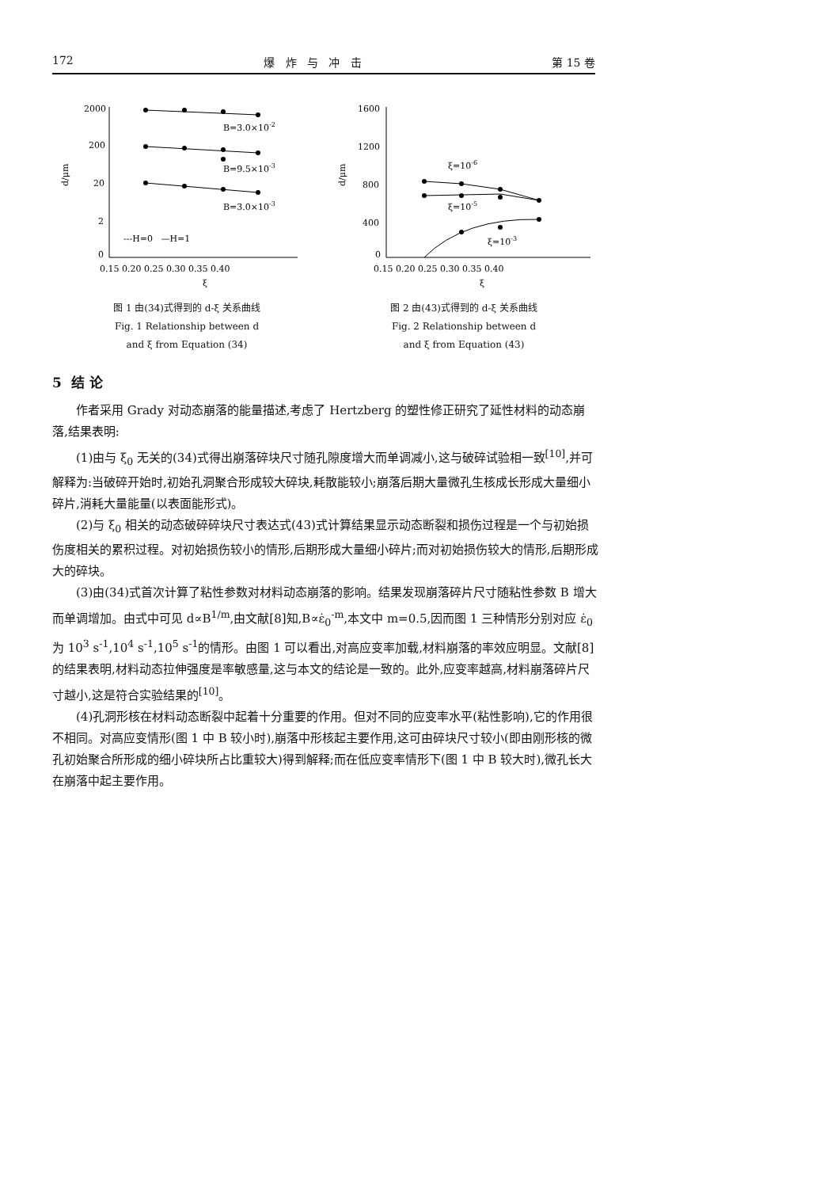172 爆 炸 与 冲 击 第 15 卷
2000
200
20
2
0
d/μm
B=3.0×10-2
B=9.5×10-3
B=3.0×10-3
---H=0 —H=1
0.15 0.20 0.25 0.30 0.35 0.40
ξ
图 1 由(34)式得到的 d-ξ 关系曲线
Fig. 1 Relationship between d
and ξ from Equation (34)
1600
1200
800
400
0
d/μm
ξ=10-6
ξ=10-5
ξ=10-3
0.15 0.20 0.25 0.30 0.35 0.40
ξ
图 2 由(43)式得到的 d-ξ 关系曲线
Fig. 2 Relationship between d
and ξ from Equation (43)
5 结 论
作者采用 Grady 对动态崩落的能量描述,考虑了 Hertzberg 的塑性修正研究了延性材料的动态崩落,结果表明:
(1)由与 ξ<sub>0</sub> 无关的(34)式得出崩落碎块尺寸随孔隙度增大而单调减小,这与破碎试验相一致<sup>[10]</sup>,并可解释为:当破碎开始时,初始孔洞聚合形成较大碎块,耗散能较小;崩落后期大量微孔生核成长形成大量细小碎片,消耗大量能量(以表面能形式)。
(2)与 ξ<sub>0</sub> 相关的动态破碎碎块尺寸表达式(43)式计算结果显示动态断裂和损伤过程是一个与初始损伤度相关的累积过程。对初始损伤较小的情形,后期形成大量细小碎片;而对初始损伤较大的情形,后期形成大的碎块。
(3)由(34)式首次计算了粘性参数对材料动态崩落的影响。结果发现崩落碎片尺寸随粘性参数 B 增大而单调增加。由式中可见 d∝B<sup>1/m</sup>,由文献[8]知,B∝ε̇<sub>0</sub><sup>-m</sup>,本文中 m=0.5,因而图 1 三种情形分别对应 ε̇<sub>0</sub> 为 10<sup>3</sup> s<sup>-1</sup>,10<sup>4</sup> s<sup>-1</sup>,10<sup>5</sup> s<sup>-1</sup>的情形。由图 1 可以看出,对高应变率加载,材料崩落的率效应明显。文献[8]的结果表明,材料动态拉伸强度是率敏感量,这与本文的结论是一致的。此外,应变率越高,材料崩落碎片尺寸越小,这是符合实验结果的<sup>[10]</sup>。
(4)孔洞形核在材料动态断裂中起着十分重要的作用。但对不同的应变率水平(粘性影响),它的作用很不相同。对高应变情形(图 1 中 B 较小时),崩落中形核起主要作用,这可由碎块尺寸较小(即由刚形核的微孔初始聚合所形成的细小碎块所占比重较大)得到解释;而在低应变率情形下(图 1 中 B 较大时),微孔长大在崩落中起主要作用。